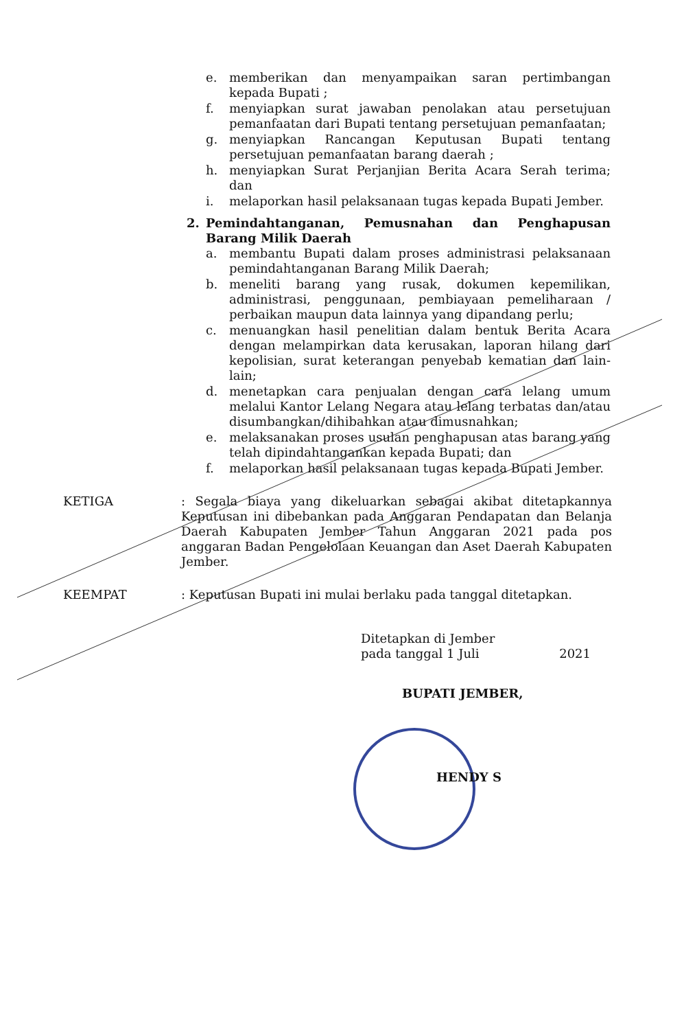e. memberikan dan menyampaikan saran pertimbangan kepada Bupati ;
f. menyiapkan surat jawaban penolakan atau persetujuan pemanfaatan dari Bupati tentang persetujuan pemanfaatan;
g. menyiapkan Rancangan Keputusan Bupati tentang persetujuan pemanfaatan barang daerah ;
h. menyiapkan Surat Perjanjian Berita Acara Serah terima; dan
i. melaporkan hasil pelaksanaan tugas kepada Bupati Jember.
2. Pemindahtanganan, Pemusnahan dan Penghapusan Barang Milik Daerah
a. membantu Bupati dalam proses administrasi pelaksanaan pemindahtanganan Barang Milik Daerah;
b. meneliti barang yang rusak, dokumen kepemilikan, administrasi, penggunaan, pembiayaan pemeliharaan / perbaikan maupun data lainnya yang dipandang perlu;
c. menuangkan hasil penelitian dalam bentuk Berita Acara dengan melampirkan data kerusakan, laporan hilang dari kepolisian, surat keterangan penyebab kematian dan lain-lain;
d. menetapkan cara penjualan dengan cara lelang umum melalui Kantor Lelang Negara atau lelang terbatas dan/atau disumbangkan/dihibahkan atau dimusnahkan;
e. melaksanakan proses usulan penghapusan atas barang yang telah dipindahtangankan kepada Bupati; dan
f. melaporkan hasil pelaksanaan tugas kepada Bupati Jember.
KETIGA: Segala biaya yang dikeluarkan sebagai akibat ditetapkannya Keputusan ini dibebankan pada Anggaran Pendapatan dan Belanja Daerah Kabupaten Jember Tahun Anggaran 2021 pada pos anggaran Badan Pengelolaan Keuangan dan Aset Daerah Kabupaten Jember.
KEEMPAT: Keputusan Bupati ini mulai berlaku pada tanggal ditetapkan.
Ditetapkan di Jember
pada tanggal 1 Juli 2021
BUPATI JEMBER,
HENDY S